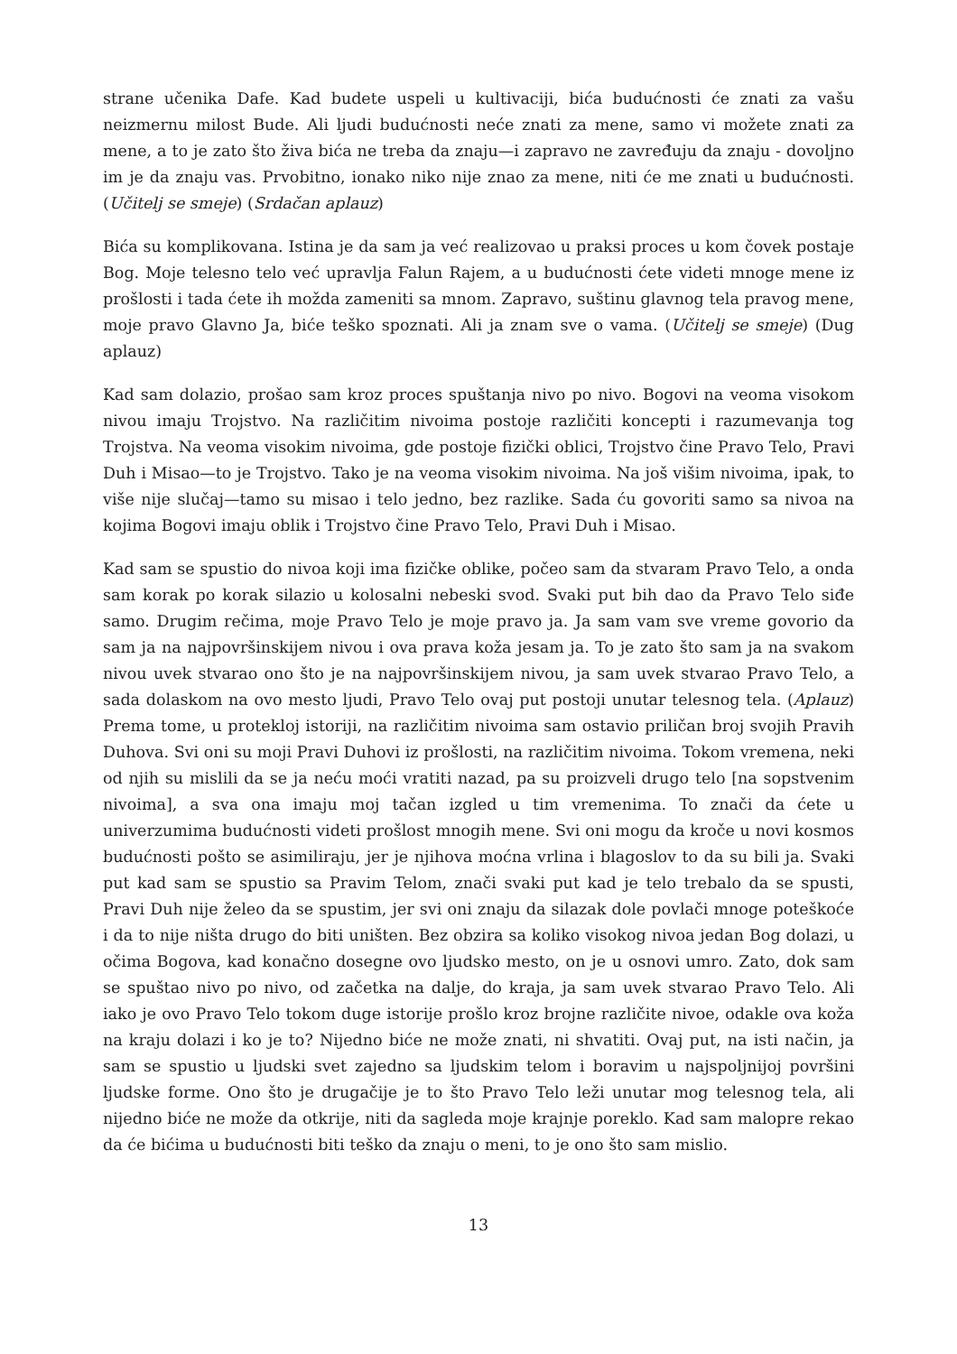strane učenika Dafe. Kad budete uspeli u kultivaciji, bića budućnosti će znati za vašu neizmernu milost Bude. Ali ljudi budućnosti neće znati za mene, samo vi možete znati za mene, a to je zato što živa bića ne treba da znaju—i zapravo ne zavređuju da znaju - dovoljno im je da znaju vas. Prvobitno, ionako niko nije znao za mene, niti će me znati u budućnosti. (Učitelj se smeje) (Srdačan aplauz)
Bića su komplikovana. Istina je da sam ja već realizovao u praksi proces u kom čovek postaje Bog. Moje telesno telo već upravlja Falun Rajem, a u budućnosti ćete videti mnoge mene iz prošlosti i tada ćete ih možda zameniti sa mnom. Zapravo, suštinu glavnog tela pravog mene, moje pravo Glavno Ja, biće teško spoznati. Ali ja znam sve o vama. (Učitelj se smeje) (Dug aplauz)
Kad sam dolazio, prošao sam kroz proces spuštanja nivo po nivo. Bogovi na veoma visokom nivou imaju Trojstvo. Na različitim nivoima postoje različiti koncepti i razumevanja tog Trojstva. Na veoma visokim nivoima, gde postoje fizički oblici, Trojstvo čine Pravo Telo, Pravi Duh i Misao—to je Trojstvo. Tako je na veoma visokim nivoima. Na još višim nivoima, ipak, to više nije slučaj—tamo su misao i telo jedno, bez razlike. Sada ću govoriti samo sa nivoa na kojima Bogovi imaju oblik i Trojstvo čine Pravo Telo, Pravi Duh i Misao.
Kad sam se spustio do nivoa koji ima fizičke oblike, počeo sam da stvaram Pravo Telo, a onda sam korak po korak silazio u kolosalni nebeski svod. Svaki put bih dao da Pravo Telo siđe samo. Drugim rečima, moje Pravo Telo je moje pravo ja. Ja sam vam sve vreme govorio da sam ja na najpovršinskijem nivou i ova prava koža jesam ja. To je zato što sam ja na svakom nivou uvek stvarao ono što je na najpovršinskijem nivou, ja sam uvek stvarao Pravo Telo, a sada dolaskom na ovo mesto ljudi, Pravo Telo ovaj put postoji unutar telesnog tela. (Aplauz) Prema tome, u protekloj istoriji, na različitim nivoima sam ostavio priličan broj svojih Pravih Duhova. Svi oni su moji Pravi Duhovi iz prošlosti, na različitim nivoima. Tokom vremena, neki od njih su mislili da se ja neću moći vratiti nazad, pa su proizveli drugo telo [na sopstvenim nivoima], a sva ona imaju moj tačan izgled u tim vremenima. To znači da ćete u univerzumima budućnosti videti prošlost mnogih mene. Svi oni mogu da kroče u novi kosmos budućnosti pošto se asimiliraju, jer je njihova moćna vrlina i blagoslov to da su bili ja. Svaki put kad sam se spustio sa Pravim Telom, znači svaki put kad je telo trebalo da se spusti, Pravi Duh nije želeo da se spustim, jer svi oni znaju da silazak dole povlači mnoge poteškoće i da to nije ništa drugo do biti uništen. Bez obzira sa koliko visokog nivoa jedan Bog dolazi, u očima Bogova, kad konačno dosegne ovo ljudsko mesto, on je u osnovi umro. Zato, dok sam se spuštao nivo po nivo, od začetka na dalje, do kraja, ja sam uvek stvarao Pravo Telo. Ali iako je ovo Pravo Telo tokom duge istorije prošlo kroz brojne različite nivoe, odakle ova koža na kraju dolazi i ko je to? Nijedno biće ne može znati, ni shvatiti. Ovaj put, na isti način, ja sam se spustio u ljudski svet zajedno sa ljudskim telom i boravim u najspoljnijoj površini ljudske forme. Ono što je drugačije je to što Pravo Telo leži unutar mog telesnog tela, ali nijedno biće ne može da otkrije, niti da sagleda moje krajnje poreklo. Kad sam malopre rekao da će bićima u budućnosti biti teško da znaju o meni, to je ono što sam mislio.
13